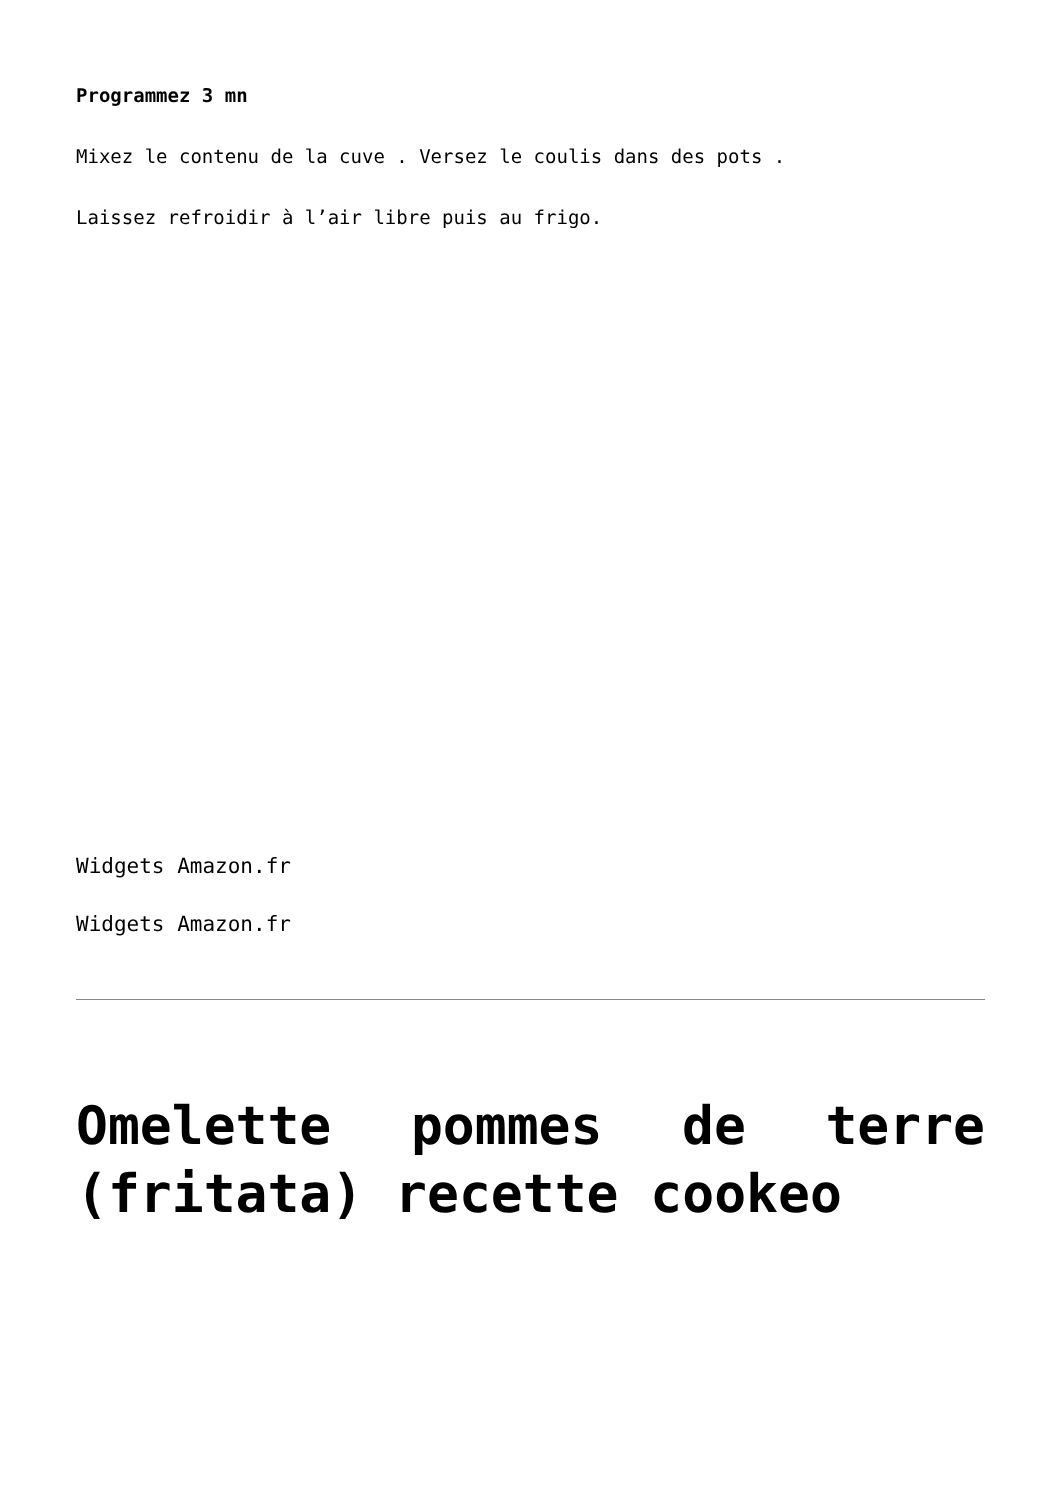Programmez 3 mn
Mixez le contenu de la cuve . Versez le coulis dans des pots .
Laissez refroidir à l’air libre puis au frigo.
Widgets Amazon.fr
Widgets Amazon.fr
Omelette pommes de terre (fritata) recette cookeo